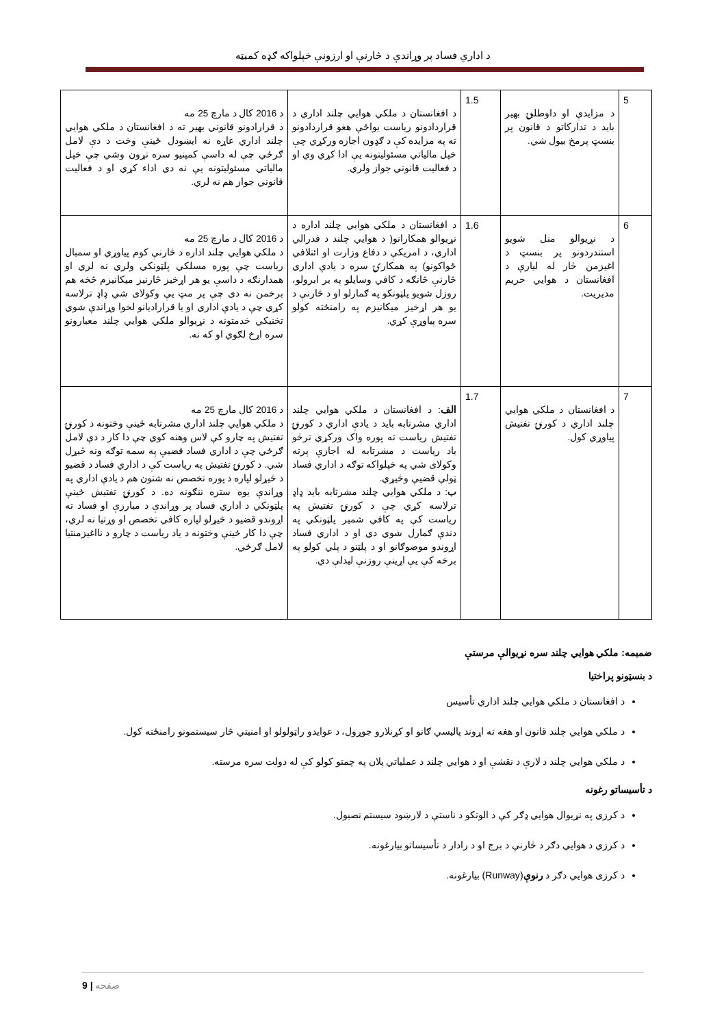د اداري فساد پر وړاندې د څارنې او ارزونې خپلواکه ګډه کمیټه
| 5 | د مزایدې او داوطلبۍ بهیر باید د تدارکاتو د قانون پر بنسټ پرمخ بیول شي. | 1.5 | د افغانستان د ملکي هوايي چلند اداري د قراردادونو ریاست یواځې هغو قراردادونو ته په مزایده کې د ګډون اجازه ورکړي چې خپل مالیاتي مسئولیتونه یې ادا کړي وي او د فعالیت قانوني جواز ولري. | د 2016 کال د مارچ 25 مه د قرارادونو قانوني بهیر ته د افغانستان د ملکي هوايي چلند اداري غاړه نه ایښودل ځینې وخت د دې لامل ګرځي چې له داسې کمپنیو سره تړون وشي چې خپل مالیاتي مسئولیتونه یې نه دي اداء کړي او د فعالیت قانوني جواز هم نه لري. |
| 6 | د نړیوالو منل شویو استندردونو پر بنسټ د اغیزمن څار له لیارې د افغانستان د هوايي حریم مدیریت. | 1.6 | د افغانستان د ملکي هوايي چلند اداره د نړیوالو همکارانو( د هوايي چلند د فدرالي اداري، د امریکې د دفاع وزارت او ائتلافي ځواکونو) په همکارۍ سره د یادې اداري څارنې څانګه د کافي وسایلو په بر ابرولو، روزل شویو پلټونکو په ګمارلو او د څارنې د یو هر اړخیز میکانیزم په رامنځته کولو سره پیاوړې کړي. | د 2016 کال د مارچ 25 مه د ملکي هوايي چلند اداره د څارنې کوم پیاوړي او سمبال ریاست چې پوره مسلکي پلټونکي ولري نه لري او همدارنګه د داسې یو هر اړخیز څارنیز میکانیزم څخه هم برخمن نه دی چې پر مټ یې وکولای شي ډاډ ترلاسه کړي چې د یادې اداري او یا قرارادیانو لخوا وړاندې شوي تخنیکي خدمتونه د نړیوالو ملکي هوايي چلند معیارونو سره اړخ لګوي او که نه. |
| 7 | د افغانستان د ملکي هوايي چلند اداري د کورنۍ تفتیش پیاوړي کول. | 1.7 | الف : د افغانستان د ملکي هوايي چلند اداري مشرتابه باید د یادې اداري د کورنۍ تفتیش ریاست ته پوره واک ورکړي ترڅو یاد ریاست د مشرتابه له اجازې پرته وکولای شي په خپلواکه توګه د اداري فساد ټولې قضیې وڅیړي. ب : د ملکي هوايي چلند مشرتابه باید ډاډ ترلاسه کړي چې د کورنۍ تفتیش په ریاست کې په کافي شمیر پلټونکي په دندې ګمارل شوي دي او د اداري فساد اړوندو موضوګانو او د پلټنو د پلي کولو په برخه کې یې اړینې روزنې لیدلې دي. | د 2016 کال مارچ 25 مه د ملکي هوايي چلند اداري مشرتابه ځینې وختونه د کورنۍ تفتیش په چارو کې لاس وهنه کوي چې دا کار د دې لامل ګرځي چې د اداري فساد قضیې په سمه توګه ونه څیړل شي. د کورنۍ تفتیش په ریاست کې د اداري فساد د قضیو د څیړلو لپاره د پوره تخصص نه شتون هم د یادې اداري په وړاندې یوه ستره ننګونه ده. د کورنۍ تفتیش ځینې پلټونکي د اداري فساد پر وړاندې د مبارزې او فساد ته اړوندو قضیو د څیړلو لپاره کافي تخصص او وړتیا نه لري، چې دا کار ځینې وختونه د یاد ریاست د چارو د نااغیزمنتیا لامل ګرځي. |
ضمیمه: ملکي هوايي چلند سره نړیوالې مرستې
د بنسټونو پراختیا
د افغانستان د ملکي هوايي چلند اداري تأسیس
د ملکي هوايي چلند قانون او هغه ته اړوند پالیسي ګانو او کړنلارو جوړول، د عوایدو راټولولو او امنیتي څار سیستمونو رامنځته کول.
د ملکي هوايي چلند د لارې د نقشې او د هوايي چلند د عملیاتي پلان په چمتو کولو کې له دولت سره مرسته.
د تأسیساتو رغونه
د کرزي په نړیوال هوايي ډګر کې د الوتکو د ناستې د لارښود سیستم نصبول.
د کرزي د هوايي دګر د څارنې د برج او د رادار د تأسیساتو بیارغونه.
د کرزی هوايي دګر د رنوې(Runway) بیارغونه.
9 | صفحه